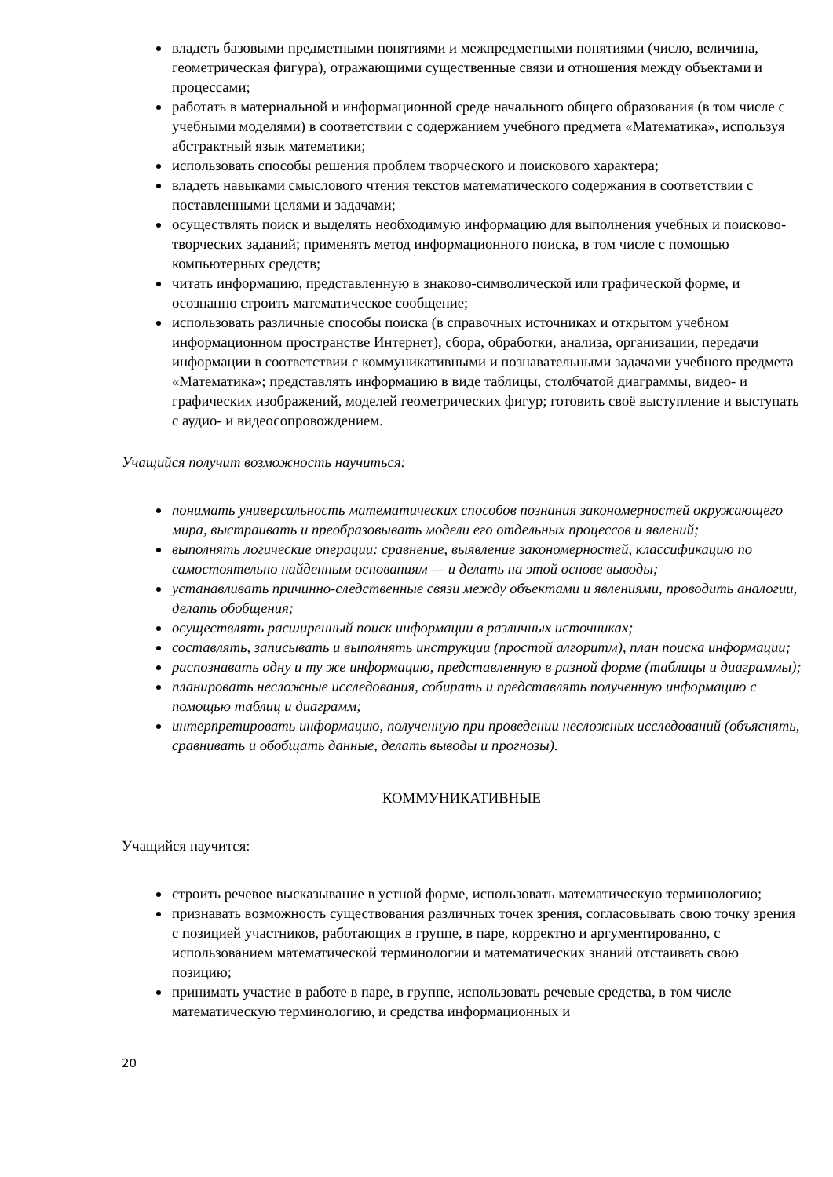владеть базовыми предметными понятиями и межпредметными понятиями (число, величина, геометрическая фигура), отражающими существенные связи и отношения между объектами и процессами;
работать в материальной и информационной среде начального общего образования (в том числе с учебными моделями) в соответствии с содержанием учебного предмета «Математика», используя абстрактный язык математики;
использовать способы решения проблем творческого и поискового характера;
владеть навыками смыслового чтения текстов математического содержания в соответствии с поставленными целями и задачами;
осуществлять поиск и выделять необходимую информацию для выполнения учебных и поисково-творческих заданий; применять метод информационного поиска, в том числе с помощью компьютерных средств;
читать информацию, представленную в знаково-символической или графической форме, и осознанно строить математическое сообщение;
использовать различные способы поиска (в справочных источниках и открытом учебном информационном пространстве Интернет), сбора, обработки, анализа, организации, передачи информации в соответствии с коммуникативными и познавательными задачами учебного предмета «Математика»; представлять информацию в виде таблицы, столбчатой диаграммы, видео- и графических изображений, моделей геометрических фигур; готовить своё выступление и выступать с аудио- и видеосопровождением.
Учащийся получит возможность научиться:
понимать универсальность математических способов познания закономерностей окружающего мира, выстраивать и преобразовывать модели его отдельных процессов и явлений;
выполнять логические операции: сравнение, выявление закономерностей, классификацию по самостоятельно найденным основаниям — и делать на этой основе выводы;
устанавливать причинно-следственные связи между объектами и явлениями, проводить аналогии, делать обобщения;
осуществлять расширенный поиск информации в различных источниках;
составлять, записывать и выполнять инструкции (простой алгоритм), план поиска информации;
распознавать одну и ту же информацию, представленную в разной форме (таблицы и диаграммы);
планировать несложные исследования, собирать и представлять полученную информацию с помощью таблиц и диаграмм;
интерпретировать информацию, полученную при проведении несложных исследований (объяснять, сравнивать и обобщать данные, делать выводы и прогнозы).
КОММУНИКАТИВНЫЕ
Учащийся научится:
строить речевое высказывание в устной форме, использовать математическую терминологию;
признавать возможность существования различных точек зрения, согласовывать свою точку зрения с позицией участников, работающих в группе, в паре, корректно и аргументированно, с использованием математической терминологии и математических знаний отстаивать свою позицию;
принимать участие в работе в паре, в группе, использовать речевые средства, в том числе математическую терминологию, и средства информационных и
20